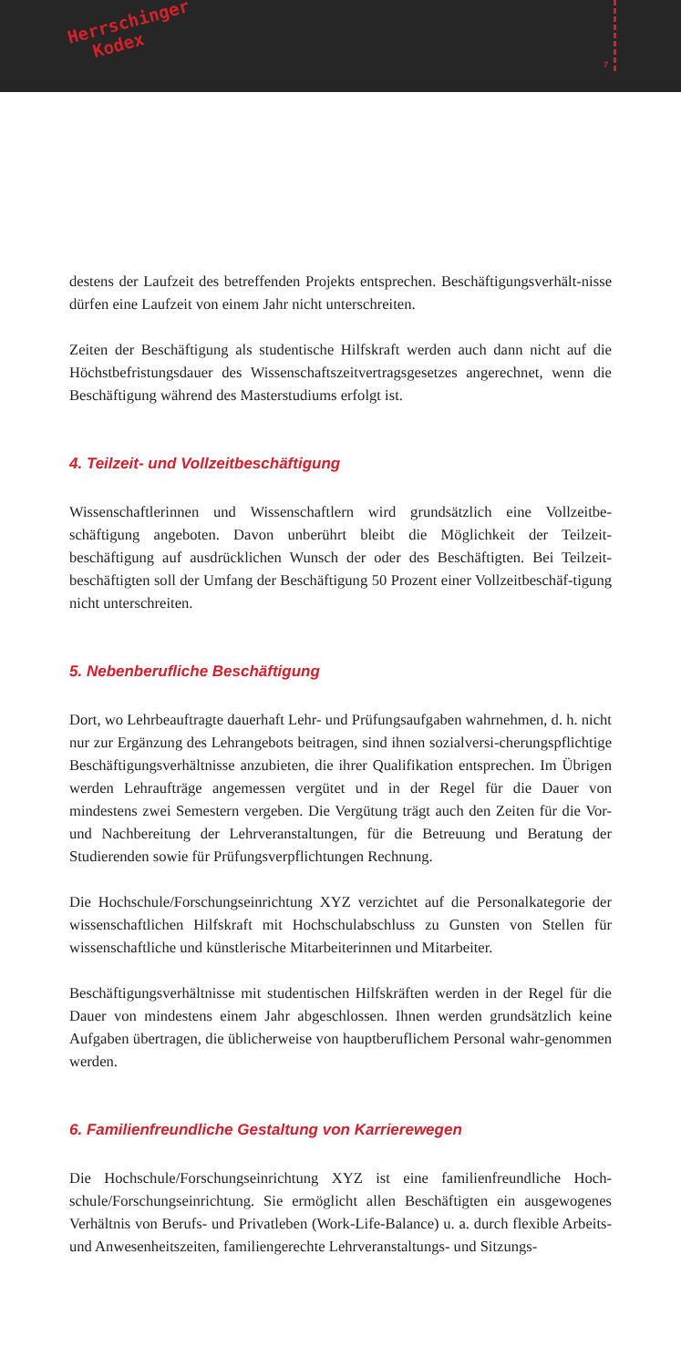Herrschinger
Kodex
7
destens der Laufzeit des betreffenden Projekts entsprechen. Beschäftigungsverhält-nisse dürfen eine Laufzeit von einem Jahr nicht unterschreiten.
Zeiten der Beschäftigung als studentische Hilfskraft werden auch dann nicht auf die Höchstbefristungsdauer des Wissenschaftszeitvertragsgesetzes angerechnet, wenn die Beschäftigung während des Masterstudiums erfolgt ist.
4. Teilzeit- und Vollzeitbeschäftigung
Wissenschaftlerinnen und Wissenschaftlern wird grundsätzlich eine Vollzeitbe-schäftigung angeboten. Davon unberührt bleibt die Möglichkeit der Teilzeit-beschäftigung auf ausdrücklichen Wunsch der oder des Beschäftigten. Bei Teilzeit-beschäftigten soll der Umfang der Beschäftigung 50 Prozent einer Vollzeitbeschäf-tigung nicht unterschreiten.
5. Nebenberufliche Beschäftigung
Dort, wo Lehrbeauftragte dauerhaft Lehr- und Prüfungsaufgaben wahrnehmen, d. h. nicht nur zur Ergänzung des Lehrangebots beitragen, sind ihnen sozialversi-cherungspflichtige Beschäftigungsverhältnisse anzubieten, die ihrer Qualifikation entsprechen. Im Übrigen werden Lehraufträge angemessen vergütet und in der Regel für die Dauer von mindestens zwei Semestern vergeben. Die Vergütung trägt auch den Zeiten für die Vor- und Nachbereitung der Lehrveranstaltungen, für die Betreuung und Beratung der Studierenden sowie für Prüfungsverpflichtungen Rechnung.
Die Hochschule/Forschungseinrichtung XYZ verzichtet auf die Personalkategorie der wissenschaftlichen Hilfskraft mit Hochschulabschluss zu Gunsten von Stellen für wissenschaftliche und künstlerische Mitarbeiterinnen und Mitarbeiter.
Beschäftigungsverhältnisse mit studentischen Hilfskräften werden in der Regel für die Dauer von mindestens einem Jahr abgeschlossen. Ihnen werden grundsätzlich keine Aufgaben übertragen, die üblicherweise von hauptberuflichem Personal wahr-genommen werden.
6. Familienfreundliche Gestaltung von Karrierewegen
Die Hochschule/Forschungseinrichtung XYZ ist eine familienfreundliche Hoch-schule/Forschungseinrichtung. Sie ermöglicht allen Beschäftigten ein ausgewogenes Verhältnis von Berufs- und Privatleben (Work-Life-Balance) u. a. durch flexible Arbeits- und Anwesenheitszeiten, familiengerechte Lehrveranstaltungs- und Sitzungs-